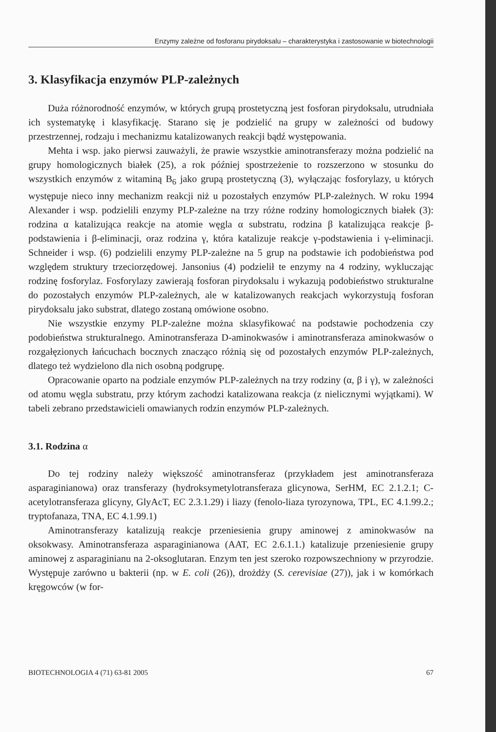Enzymy zależne od fosforanu pirydoksalu – charakterystyka i zastosowanie w biotechnologii
3. Klasyfikacja enzymów PLP-zależnych
Duża różnorodność enzymów, w których grupą prostetyczną jest fosforan pirydoksalu, utrudniała ich systematykę i klasyfikację. Starano się je podzielić na grupy w zależności od budowy przestrzennej, rodzaju i mechanizmu katalizowanych reakcji bądź występowania.
Mehta i wsp. jako pierwsi zauważyli, że prawie wszystkie aminotransferazy można podzielić na grupy homologicznych białek (25), a rok później spostrzeżenie to rozszerzono w stosunku do wszystkich enzymów z witaminą B<sub>6</sub> jako grupą prostetyczną (3), wyłączając fosforylazy, u których występuje nieco inny mechanizm reakcji niż u pozostałych enzymów PLP-zależnych. W roku 1994 Alexander i wsp. podzielili enzymy PLP-zależne na trzy różne rodziny homologicznych białek (3): rodzina α katalizująca reakcje na atomie węgla α substratu, rodzina β katalizująca reakcje β-podstawienia i β-eliminacji, oraz rodzina γ, która katalizuje reakcje γ-podstawienia i γ-eliminacji. Schneider i wsp. (6) podzielili enzymy PLP-zależne na 5 grup na podstawie ich podobieństwa pod względem struktury trzeciorzędowej. Jansonius (4) podzielił te enzymy na 4 rodziny, wykluczając rodzinę fosforylaz. Fosforylazy zawierają fosforan pirydoksalu i wykazują podobieństwo strukturalne do pozostałych enzymów PLP-zależnych, ale w katalizowanych reakcjach wykorzystują fosforan pirydoksalu jako substrat, dlatego zostaną omówione osobno.
Nie wszystkie enzymy PLP-zależne można sklasyfikować na podstawie pochodzenia czy podobieństwa strukturalnego. Aminotransferaza D-aminokwasów i aminotransferaza aminokwasów o rozgałęzionych łańcuchach bocznych znacząco różnią się od pozostałych enzymów PLP-zależnych, dlatego też wydzielono dla nich osobną podgrupę.
Opracowanie oparto na podziale enzymów PLP-zależnych na trzy rodziny (α, β i γ), w zależności od atomu węgla substratu, przy którym zachodzi katalizowana reakcja (z nielicznymi wyjątkami). W tabeli zebrano przedstawicieli omawianych rodzin enzymów PLP-zależnych.
3.1. Rodzina α
Do tej rodziny należy większość aminotransferaz (przykładem jest aminotransferaza asparaginianowa) oraz transferazy (hydroksymetylotransferaza glicynowa, SerHM, EC 2.1.2.1; C-acetylotransferaza glicyny, GlyAcT, EC 2.3.1.29) i liazy (fenolo-liaza tyrozynowa, TPL, EC 4.1.99.2.; tryptofanaza, TNA, EC 4.1.99.1)
Aminotransferazy katalizują reakcje przeniesienia grupy aminowej z aminokwasów na oksokwasy. Aminotransferaza asparaginianowa (AAT, EC 2.6.1.1.) katalizuje przeniesienie grupy aminowej z asparaginianu na 2-oksoglutaran. Enzym ten jest szeroko rozpowszechniony w przyrodzie. Występuje zarówno u bakterii (np. w E. coli (26)), drożdży (S. cerevisiae (27)), jak i w komórkach kręgowców (w for-
BIOTECHNOLOGIA 4 (71) 63-81 2005 67